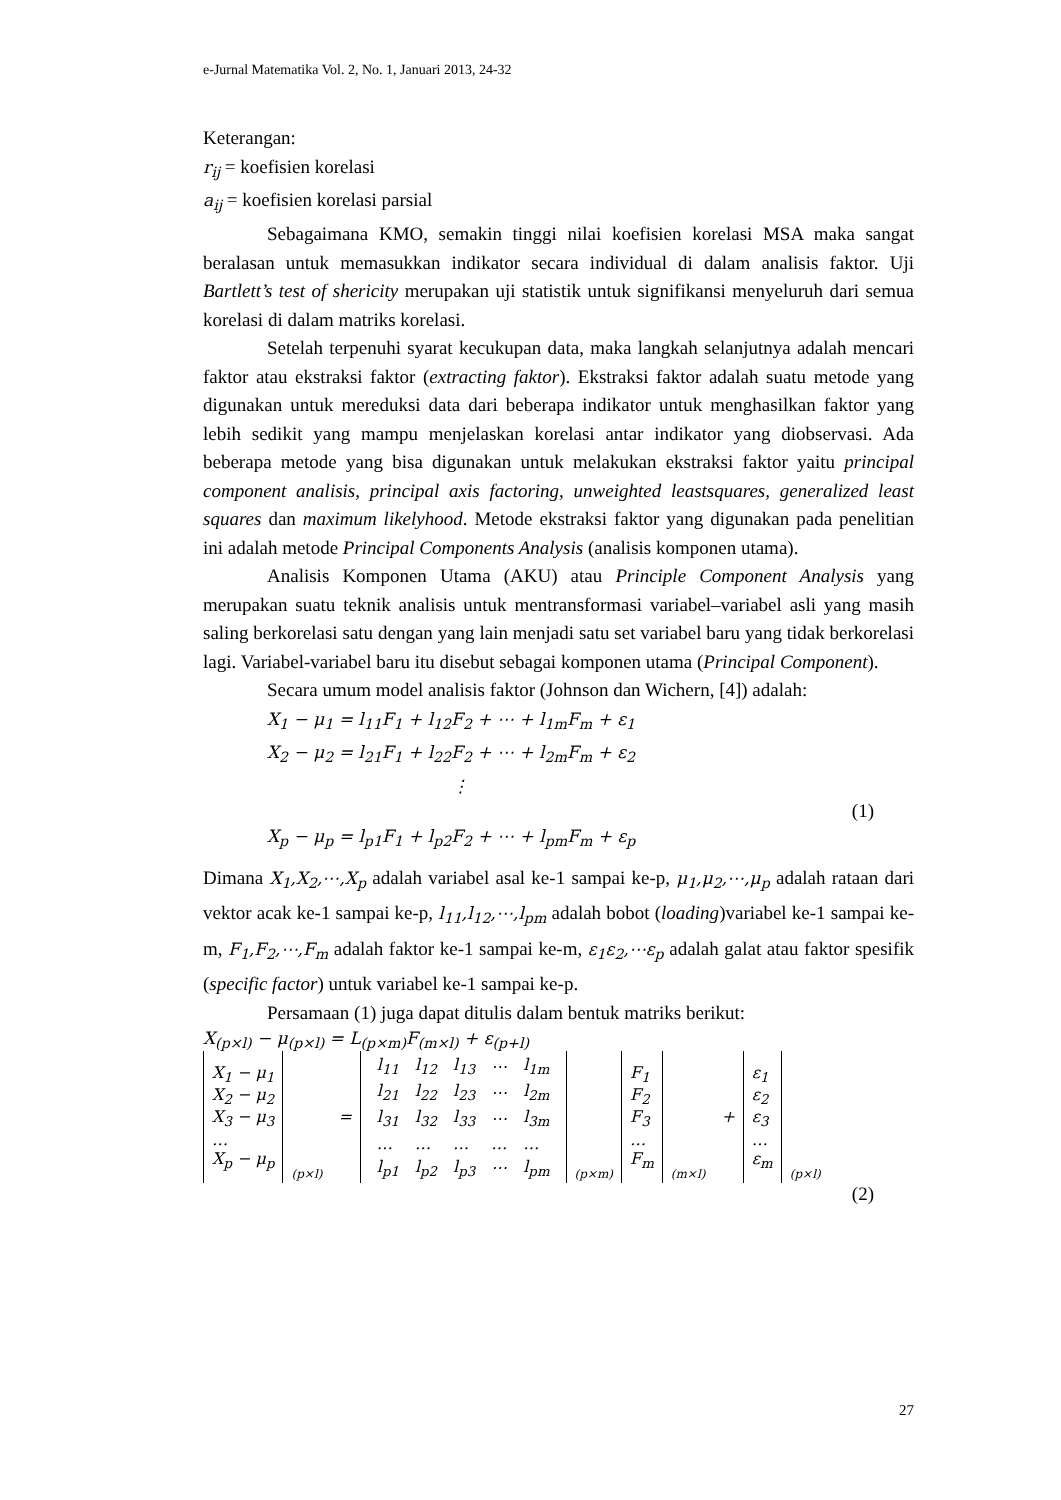e-Jurnal Matematika Vol. 2, No. 1, Januari 2013, 24-32
Keterangan:
r<sub>ij</sub> = koefisien korelasi
a<sub>ij</sub> = koefisien korelasi parsial
Sebagaimana KMO, semakin tinggi nilai koefisien korelasi MSA maka sangat beralasan untuk memasukkan indikator secara individual di dalam analisis faktor. Uji Bartlett’s test of shericity merupakan uji statistik untuk signifikansi menyeluruh dari semua korelasi di dalam matriks korelasi.
Setelah terpenuhi syarat kecukupan data, maka langkah selanjutnya adalah mencari faktor atau ekstraksi faktor (extracting faktor). Ekstraksi faktor adalah suatu metode yang digunakan untuk mereduksi data dari beberapa indikator untuk menghasilkan faktor yang lebih sedikit yang mampu menjelaskan korelasi antar indikator yang diobservasi. Ada beberapa metode yang bisa digunakan untuk melakukan ekstraksi faktor yaitu principal component analisis, principal axis factoring, unweighted leastsquares, generalized least squares dan maximum likelyhood. Metode ekstraksi faktor yang digunakan pada penelitian ini adalah metode Principal Components Analysis (analisis komponen utama).
Analisis Komponen Utama (AKU) atau Principle Component Analysis yang merupakan suatu teknik analisis untuk mentransformasi variabel–variabel asli yang masih saling berkorelasi satu dengan yang lain menjadi satu set variabel baru yang tidak berkorelasi lagi. Variabel-variabel baru itu disebut sebagai komponen utama (Principal Component).
Secara umum model analisis faktor (Johnson dan Wichern, [4]) adalah:
X<sub>1</sub> − μ<sub>1</sub> = l<sub>11</sub>F<sub>1</sub> + l<sub>12</sub>F<sub>2</sub> + ⋯ + l<sub>1m</sub>F<sub>m</sub> + ε<sub>1</sub>
X<sub>2</sub> − μ<sub>2</sub> = l<sub>21</sub>F<sub>1</sub> + l<sub>22</sub>F<sub>2</sub> + ⋯ + l<sub>2m</sub>F<sub>m</sub> + ε<sub>2</sub>
⋮
(1)
X<sub>p</sub> − μ<sub>p</sub> = l<sub>p1</sub>F<sub>1</sub> + l<sub>p2</sub>F<sub>2</sub> + ⋯ + l<sub>pm</sub>F<sub>m</sub> + ε<sub>p</sub>
Dimana X<sub>1</sub>,X<sub>2</sub>,⋯,X<sub>p</sub> adalah variabel asal ke-1 sampai ke-p, μ<sub>1</sub>,μ<sub>2</sub>,⋯,μ<sub>p</sub> adalah rataan dari vektor acak ke-1 sampai ke-p, l<sub>11</sub>,l<sub>12</sub>,⋯,l<sub>pm</sub> adalah bobot (loading)variabel ke-1 sampai ke-m, F<sub>1</sub>,F<sub>2</sub>,⋯,F<sub>m</sub> adalah faktor ke-1 sampai ke-m, ε<sub>1</sub>ε<sub>2</sub>,⋯ε<sub>p</sub> adalah galat atau faktor spesifik (specific factor) untuk variabel ke-1 sampai ke-p.
Persamaan (1) juga dapat ditulis dalam bentuk matriks berikut:
X<sub>(p×l)</sub> − μ<sub>(p×l)</sub> = L<sub>(p×m)</sub>F<sub>(m×l)</sub> + ε<sub>(p+l)</sub>
| X<sub>1</sub> − μ<sub>1</sub> X<sub>2</sub> − μ<sub>2</sub> X<sub>3</sub> − μ<sub>3</sub> … X<sub>p</sub> − μ<sub>p</sub> | (p×l) | = | / l<sub>11</sub> / l<sub>12</sub> / l<sub>13</sub> / ⋯ / l<sub>1m</sub> / / l<sub>21</sub> / l<sub>22</sub> / l<sub>23</sub> / ⋯ / l<sub>2m</sub> / / l<sub>31</sub> / l<sub>32</sub> / l<sub>33</sub> / ⋯ / l<sub>3m</sub> / / … / … / … / … / … / / l<sub>p1</sub> / l<sub>p2</sub> / l<sub>p3</sub> / ⋯ / l<sub>pm</sub> / | (p×m) | F<sub>1</sub> F<sub>2</sub> F<sub>3</sub> … F<sub>m</sub> | (m×l) | + | ε<sub>1</sub> ε<sub>2</sub> ε<sub>3</sub> … ε<sub>m</sub> | (p×l) |
(2)
27